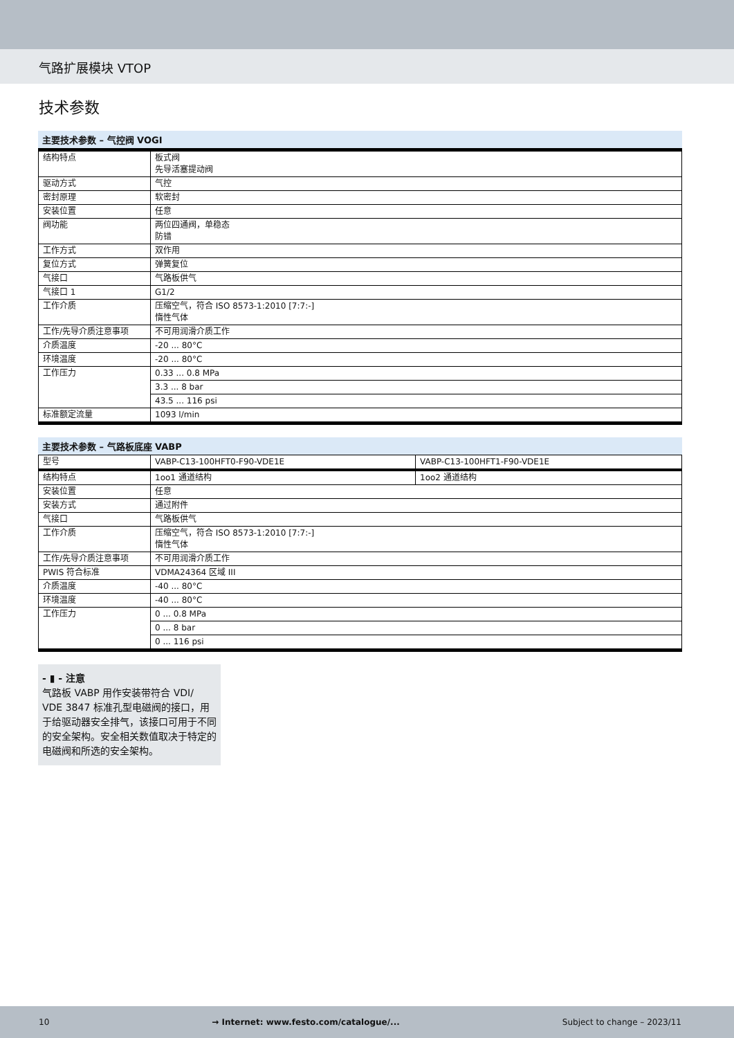气路扩展模块 VTOP
技术参数
主要技术参数 – 气控阀 VOGI
| 结构特点 | 板式阀 先导活塞提动阀 |
| 驱动方式 | 气控 |
| 密封原理 | 软密封 |
| 安装位置 | 任意 |
| 阀功能 | 两位四通阀，单稳态 防错 |
| 工作方式 | 双作用 |
| 复位方式 | 弹簧复位 |
| 气接口 | 气路板供气 |
| 气接口 1 | G1/2 |
| 工作介质 | 压缩空气，符合 ISO 8573-1:2010 [7:7:-] 惰性气体 |
| 工作/先导介质注意事项 | 不可用润滑介质工作 |
| 介质温度 | -20 ... 80°C |
| 环境温度 | -20 ... 80°C |
| 工作压力 | 0.33 ... 0.8 MPa |
| | 3.3 ... 8 bar |
| | 43.5 ... 116 psi |
| 标准额定流量 | 1093 l/min |
主要技术参数 – 气路板底座 VABP
| 型号 | VABP-C13-100HFT0-F90-VDE1E | VABP-C13-100HFT1-F90-VDE1E |
| 结构特点 | 1oo1 通道结构 | 1oo2 通道结构 |
| 安装位置 | 任意 | |
| 安装方式 | 通过附件 | |
| 气接口 | 气路板供气 | |
| 工作介质 | 压缩空气，符合 ISO 8573-1:2010 [7:7:-] 惰性气体 | |
| 工作/先导介质注意事项 | 不可用润滑介质工作 | |
| PWIS 符合标准 | VDMA24364 区域 III | |
| 介质温度 | -40 ... 80°C | |
| 环境温度 | -40 ... 80°C | |
| 工作压力 | 0 ... 0.8 MPa | |
| | 0 ... 8 bar | |
| | 0 ... 116 psi | |
- ▮ - 注意
气路板 VABP 用作安装带符合 VDI/ VDE 3847 标准孔型电磁阀的接口，用于给驱动器安全排气，该接口可用于不同的安全架构。安全相关数值取决于特定的电磁阀和所选的安全架构。
10 → Internet: www.festo.com/catalogue/... Subject to change – 2023/11